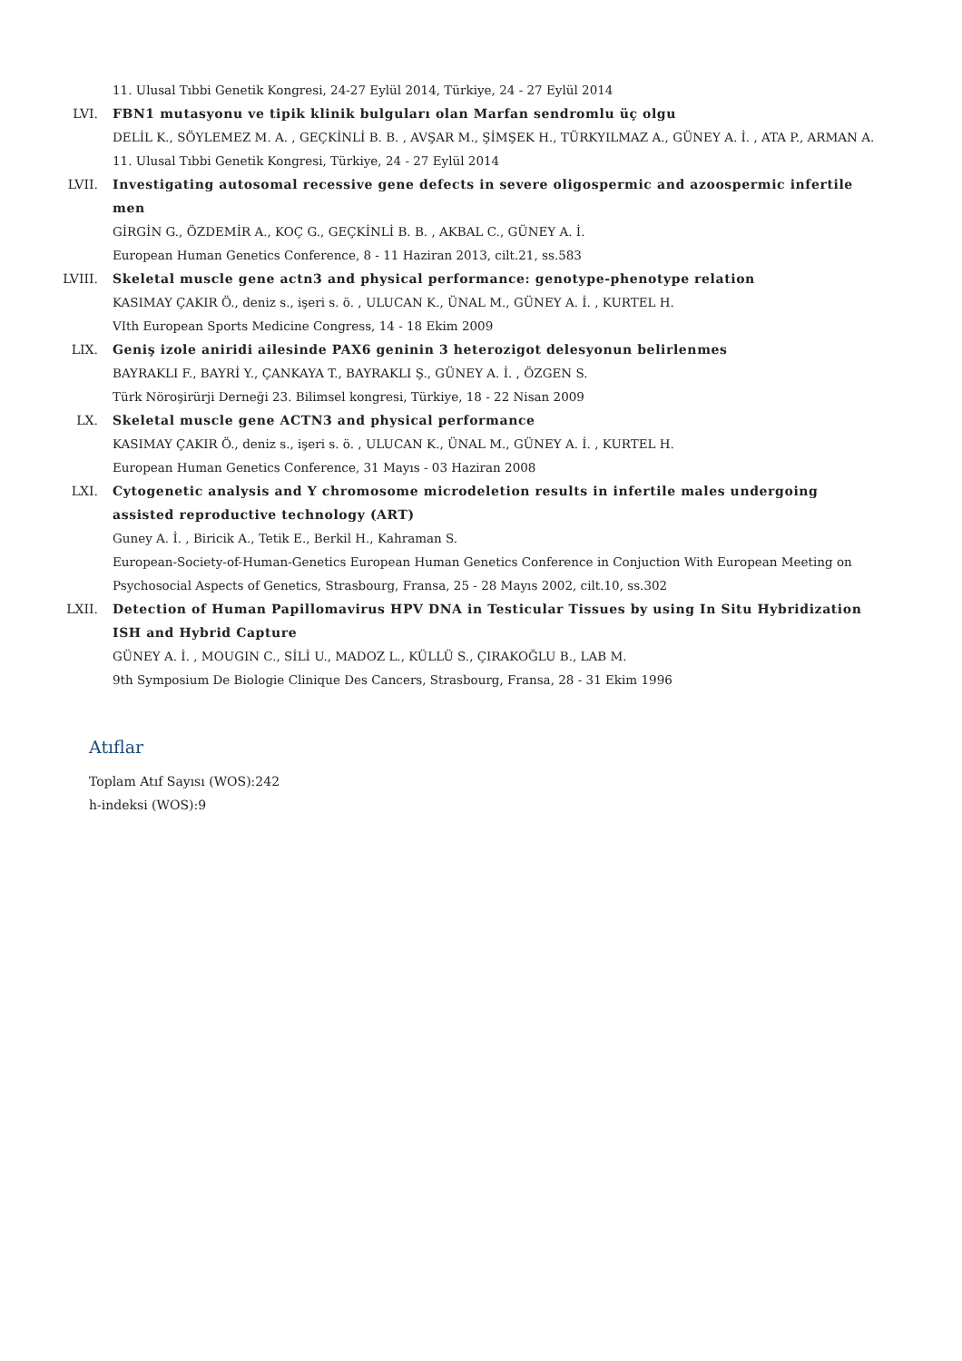11. Ulusal Tıbbi Genetik Kongresi, 24-27 Eylül 2014, Türkiye, 24 - 27 Eylül 2014
LVI. FBN1 mutasyonu ve tipik klinik bulguları olan Marfan sendromlu üç olgu
DELİL K., SÖYLEMEZ M. A. , GEÇKİNLİ B. B. , AVŞAR M., ŞİMŞEK H., TÜRKYILMAZ A., GÜNEY A. İ. , ATA P., ARMAN A.
11. Ulusal Tıbbi Genetik Kongresi, Türkiye, 24 - 27 Eylül 2014
LVII. Investigating autosomal recessive gene defects in severe oligospermic and azoospermic infertile men
GİRGİN G., ÖZDEMİR A., KOÇ G., GEÇKİNLİ B. B. , AKBAL C., GÜNEY A. İ.
European Human Genetics Conference, 8 - 11 Haziran 2013, cilt.21, ss.583
LVIII. Skeletal muscle gene actn3 and physical performance: genotype-phenotype relation
KASIMAY ÇAKIR Ö., deniz s., işeri s. ö. , ULUCAN K., ÜNAL M., GÜNEY A. İ. , KURTEL H.
VIth European Sports Medicine Congress, 14 - 18 Ekim 2009
LIX. Geniş izole aniridi ailesinde PAX6 geninin 3 heterozigot delesyonun belirlenmes
BAYRAKLI F., BAYRİ Y., ÇANKAYA T., BAYRAKLI Ş., GÜNEY A. İ. , ÖZGEN S.
Türk Nöroşirürji Derneği 23. Bilimsel kongresi, Türkiye, 18 - 22 Nisan 2009
LX. Skeletal muscle gene ACTN3 and physical performance
KASIMAY ÇAKIR Ö., deniz s., işeri s. ö. , ULUCAN K., ÜNAL M., GÜNEY A. İ. , KURTEL H.
European Human Genetics Conference, 31 Mayıs - 03 Haziran 2008
LXI. Cytogenetic analysis and Y chromosome microdeletion results in infertile males undergoing assisted reproductive technology (ART)
Guney A. İ. , Biricik A., Tetik E., Berkil H., Kahraman S.
European-Society-of-Human-Genetics European Human Genetics Conference in Conjuction With European Meeting on Psychosocial Aspects of Genetics, Strasbourg, Fransa, 25 - 28 Mayıs 2002, cilt.10, ss.302
LXII. Detection of Human Papillomavirus HPV DNA in Testicular Tissues by using In Situ Hybridization ISH and Hybrid Capture
GÜNEY A. İ. , MOUGIN C., SİLİ U., MADOZ L., KÜLLÜ S., ÇIRAKOĞLU B., LAB M.
9th Symposium De Biologie Clinique Des Cancers, Strasbourg, Fransa, 28 - 31 Ekim 1996
Atıflar
Toplam Atıf Sayısı (WOS):242
h-indeksi (WOS):9